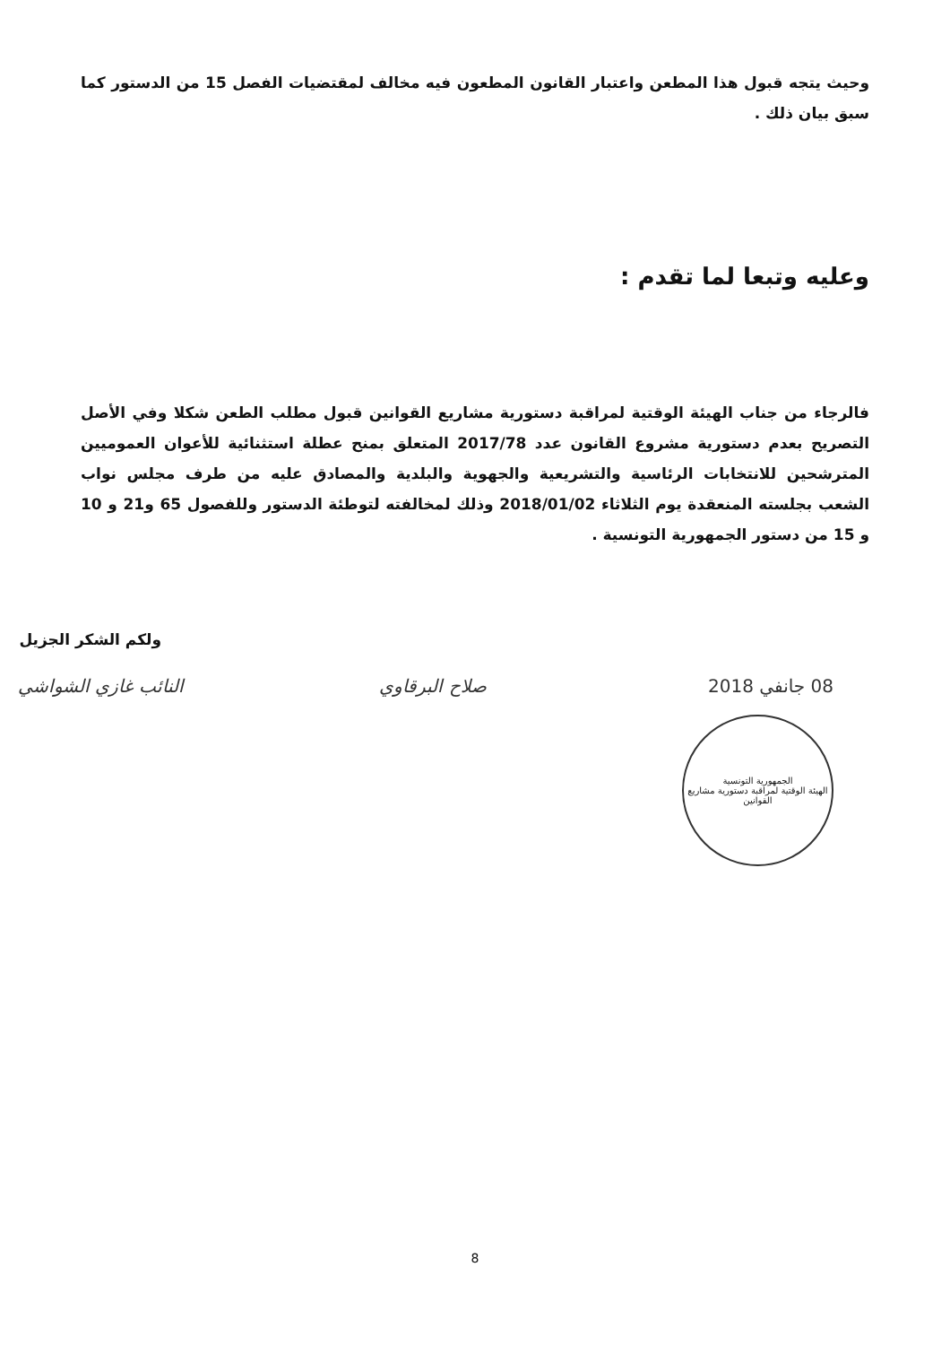وحيث يتجه قبول هذا المطعن واعتبار القانون المطعون فيه مخالف لمقتضيات الفصل 15 من الدستور كما سبق بيان ذلك .
وعليه وتبعا لما تقدم :
فالرجاء من جناب الهيئة الوقتية لمراقبة دستورية مشاريع القوانين قبول مطلب الطعن شكلا وفي الأصل التصريح بعدم دستورية مشروع القانون عدد 2017/78 المتعلق بمنح عطلة استثنائية للأعوان العموميين المترشحين للانتخابات الرئاسية والتشريعية والجهوية والبلدية والمصادق عليه من طرف مجلس نواب الشعب بجلسته المنعقدة يوم الثلاثاء 2018/01/02 وذلك لمخالفته لتوطئة الدستور وللفصول 65 و21 و 10 و 15 من دستور الجمهورية التونسية .
ولكم الشكر الجزيل
النائب غازي الشواشي صلاح البرقاوي 08 جانفي 2018
الجمهورية التونسية
الهيئة الوقتية لمراقبة دستورية مشاريع القوانين
8